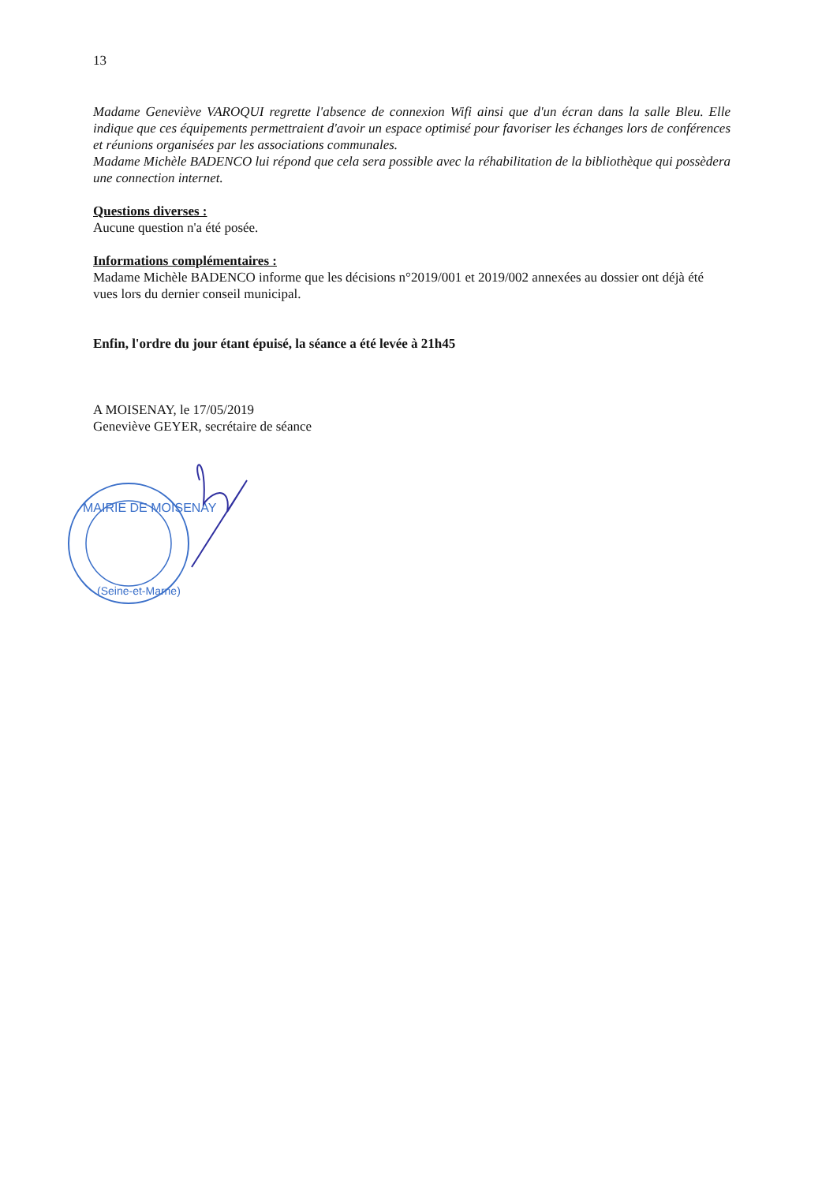13
Madame Geneviève VAROQUI regrette l'absence de connexion Wifi ainsi que d'un écran dans la salle Bleu. Elle indique que ces équipements permettraient d'avoir un espace optimisé pour favoriser les échanges lors de conférences et réunions organisées par les associations communales.
Madame Michèle BADENCO lui répond que cela sera possible avec la réhabilitation de la bibliothèque qui possèdera une connection internet.
Questions diverses :
Aucune question n'a été posée.
Informations complémentaires :
Madame Michèle BADENCO informe que les décisions n°2019/001 et 2019/002 annexées au dossier ont déjà été vues lors du dernier conseil municipal.
Enfin, l'ordre du jour étant épuisé, la séance a été levée à 21h45
A MOISENAY, le 17/05/2019
Geneviève GEYER, secrétaire de séance
MAIRIE DE MOISENAY
(Seine-et-Marne)